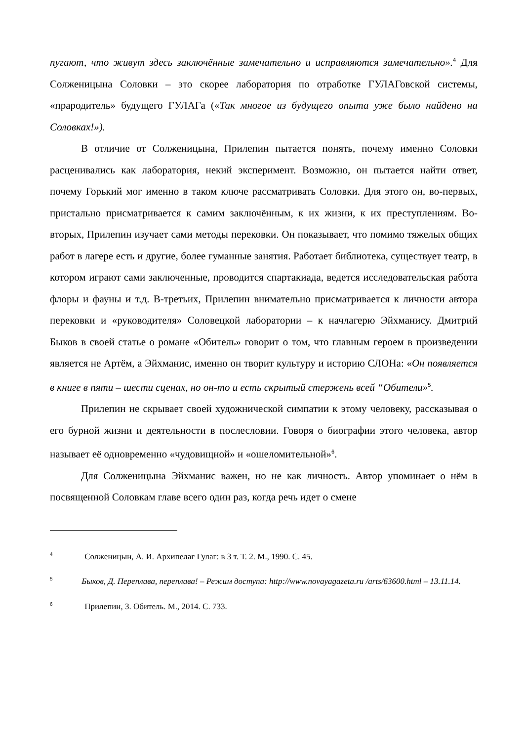пугают, что живут здесь заключённые замечательно и исправляются замечательно».<sup>4</sup> Для Солженицына Соловки – это скорее лаборатория по отработке ГУЛАГовской системы, «прародитель» будущего ГУЛАГа («Так многое из будущего опыта уже было найдено на Соловках!»).
В отличие от Солженицына, Прилепин пытается понять, почему именно Соловки расценивались как лаборатория, некий эксперимент. Возможно, он пытается найти ответ, почему Горький мог именно в таком ключе рассматривать Соловки. Для этого он, во-первых, пристально присматривается к самим заключённым, к их жизни, к их преступлениям. Во-вторых, Прилепин изучает сами методы перековки. Он показывает, что помимо тяжелых общих работ в лагере есть и другие, более гуманные занятия. Работает библиотека, существует театр, в котором играют сами заключенные, проводится спартакиада, ведется исследовательская работа флоры и фауны и т.д. В-третьих, Прилепин внимательно присматривается к личности автора перековки и «руководителя» Соловецкой лаборатории – к начлагерю Эйхманису. Дмитрий Быков в своей статье о романе «Обитель» говорит о том, что главным героем в произведении является не Артём, а Эйхманис, именно он творит культуру и историю СЛОНа: «Он появляется в книге в пяти – шести сценах, но он-то и есть скрытый стержень всей “Обители»<sup>5</sup>.
Прилепин не скрывает своей художнической симпатии к этому человеку, рассказывая о его бурной жизни и деятельности в послесловии. Говоря о биографии этого человека, автор называет её одновременно «чудовищной» и «ошеломительной»<sup>6</sup>.
Для Солженицына Эйхманис важен, но не как личность. Автор упоминает о нём в посвященной Соловкам главе всего один раз, когда речь идет о смене
4 Солженицын, А. И. Архипелаг Гулаг: в 3 т. Т. 2. М., 1990. С. 45.
5 Быков, Д. Переплава, переплава! – Режим доступа: http://www.novayagazeta.ru /arts/63600.html – 13.11.14.
6 Прилепин, З. Обитель. М., 2014. С. 733.